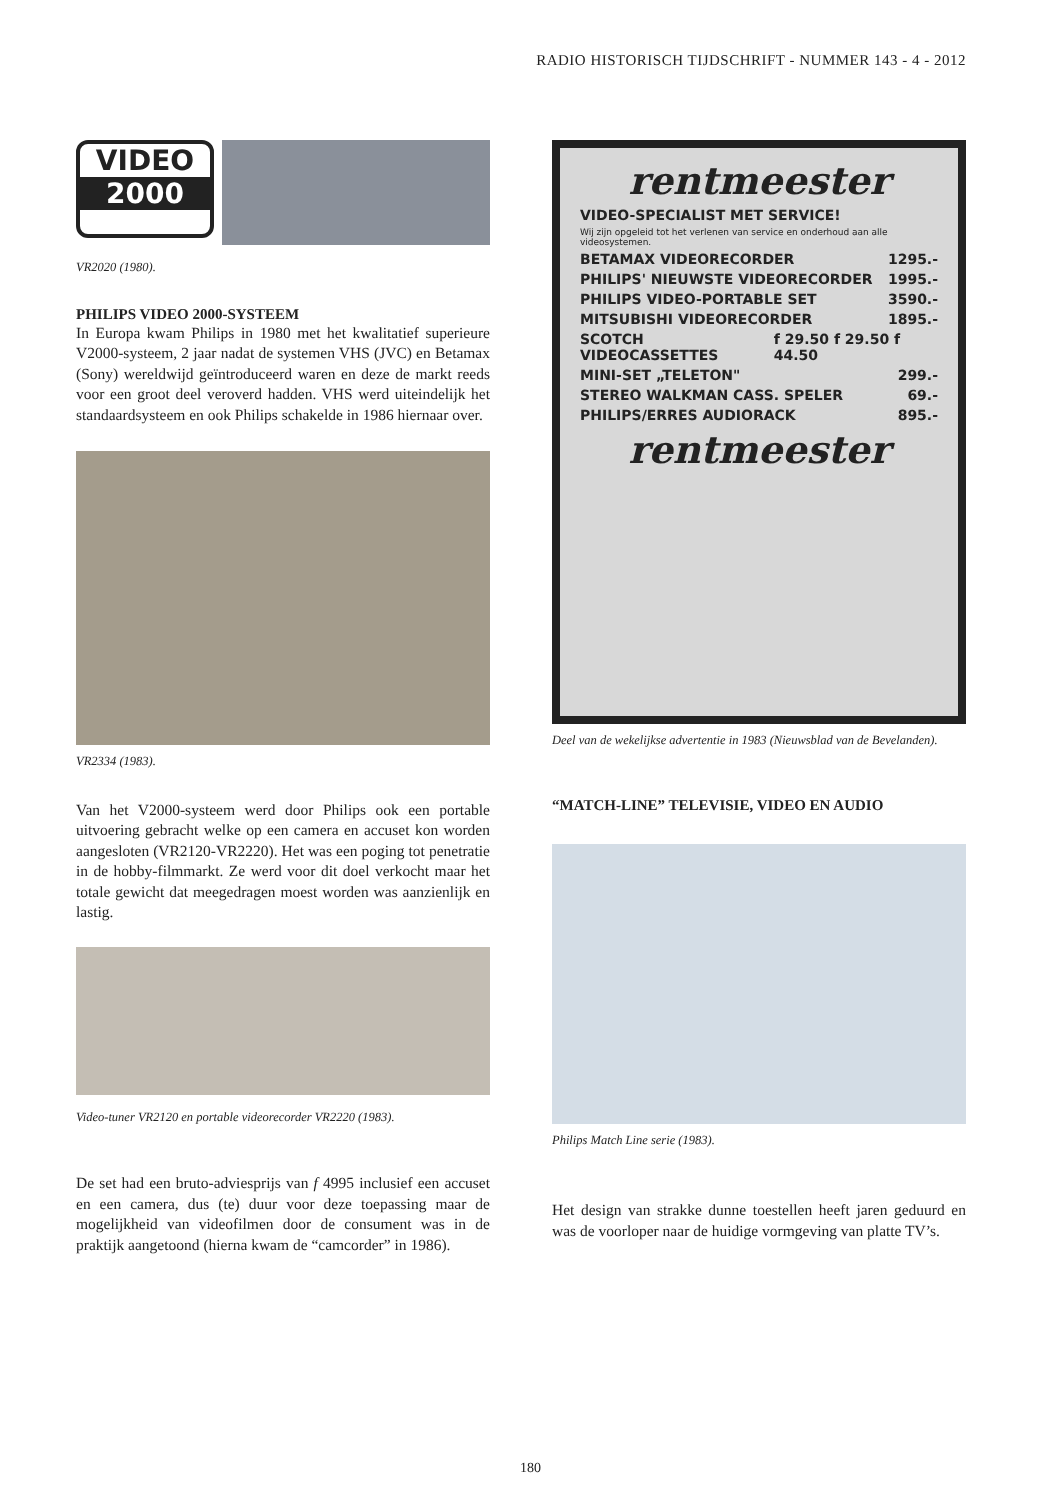RADIO HISTORISCH TIJDSCHRIFT - NUMMER 143 - 4 - 2012
VIDEO
2000
VR2020 (1980).
PHILIPS VIDEO 2000-SYSTEEM
In Europa kwam Philips in 1980 met het kwalitatief superieure V2000-systeem, 2 jaar nadat de systemen VHS (JVC) en Betamax (Sony) wereldwijd geïntroduceerd waren en deze de markt reeds voor een groot deel veroverd hadden. VHS werd uiteindelijk het standaardsysteem en ook Philips schakelde in 1986 hiernaar over.
VR2334 (1983).
Van het V2000-systeem werd door Philips ook een portable uitvoering gebracht welke op een camera en accuset kon worden aangesloten (VR2120-VR2220). Het was een poging tot penetratie in de hobby-filmmarkt. Ze werd voor dit doel verkocht maar het totale gewicht dat meegedragen moest worden was aanzienlijk en lastig.
Video-tuner VR2120 en portable videorecorder VR2220 (1983).
De set had een bruto-adviesprijs van f 4995 inclusief een accuset en een camera, dus (te) duur voor deze toepassing maar de mogelijkheid van videofilmen door de consument was in de praktijk aangetoond (hierna kwam de “camcorder” in 1986).
rentmeester
VIDEO-SPECIALIST MET SERVICE!
Wij zijn opgeleid tot het verlenen van service en onderhoud aan alle videosystemen.
BETAMAX VIDEORECORDER 1295.-
PHILIPS' NIEUWSTE VIDEORECORDER 1995.-
PHILIPS VIDEO-PORTABLE SET 3590.-
MITSUBISHI VIDEORECORDER 1895.-
SCOTCH VIDEOCASSETTES f 29.50 f 29.50 f 44.50
MINI-SET „TELETON" 299.-
STEREO WALKMAN CASS. SPELER 69.-
PHILIPS/ERRES AUDIORACK 895.-
rentmeester
Deel van de wekelijkse advertentie in 1983 (Nieuwsblad van de Bevelanden).
“MATCH-LINE” TELEVISIE, VIDEO EN AUDIO
Philips Match Line serie (1983).
Het design van strakke dunne toestellen heeft jaren geduurd en was de voorloper naar de huidige vormgeving van platte TV’s.
180